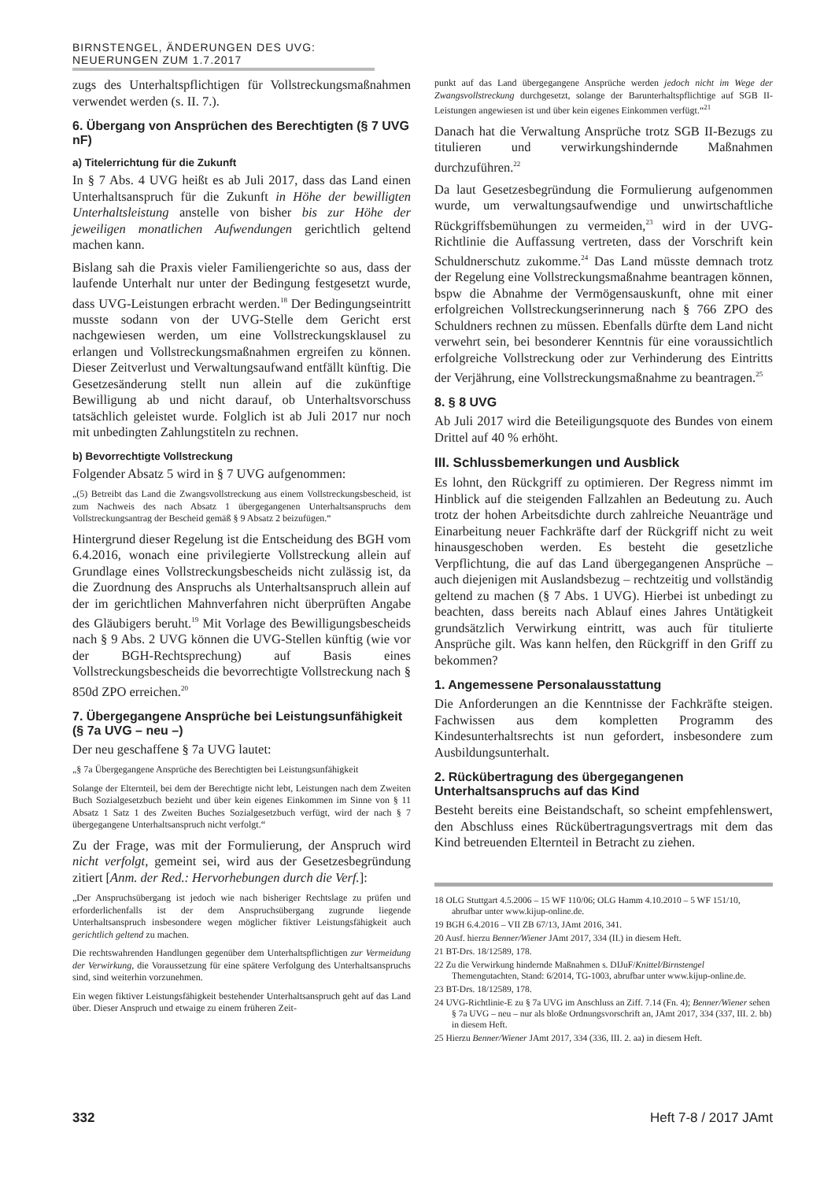BIRNSTENGEL, ÄNDERUNGEN DES UVG: NEUERUNGEN ZUM 1.7.2017
zugs des Unterhaltspflichtigen für Vollstreckungsmaßnahmen verwendet werden (s. II. 7.).
6. Übergang von Ansprüchen des Berechtigten (§ 7 UVG nF)
a) Titelerrichtung für die Zukunft
In § 7 Abs. 4 UVG heißt es ab Juli 2017, dass das Land einen Unterhaltsanspruch für die Zukunft in Höhe der bewilligten Unterhaltsleistung anstelle von bisher bis zur Höhe der jeweiligen monatlichen Aufwendungen gerichtlich geltend machen kann.
Bislang sah die Praxis vieler Familiengerichte so aus, dass der laufende Unterhalt nur unter der Bedingung festgesetzt wurde, dass UVG-Leistungen erbracht werden.<sup>18</sup> Der Bedingungseintritt musste sodann von der UVG-Stelle dem Gericht erst nachgewiesen werden, um eine Vollstreckungsklausel zu erlangen und Vollstreckungsmaßnahmen ergreifen zu können. Dieser Zeitverlust und Verwaltungsaufwand entfällt künftig. Die Gesetzesänderung stellt nun allein auf die zukünftige Bewilligung ab und nicht darauf, ob Unterhaltsvorschuss tatsächlich geleistet wurde. Folglich ist ab Juli 2017 nur noch mit unbedingten Zahlungstiteln zu rechnen.
b) Bevorrechtigte Vollstreckung
Folgender Absatz 5 wird in § 7 UVG aufgenommen:
„(5) Betreibt das Land die Zwangsvollstreckung aus einem Vollstreckungsbescheid, ist zum Nachweis des nach Absatz 1 übergegangenen Unterhaltsanspruchs dem Vollstreckungsantrag der Bescheid gemäß § 9 Absatz 2 beizufügen.“
Hintergrund dieser Regelung ist die Entscheidung des BGH vom 6.4.2016, wonach eine privilegierte Vollstreckung allein auf Grundlage eines Vollstreckungsbescheids nicht zulässig ist, da die Zuordnung des Anspruchs als Unterhaltsanspruch allein auf der im gerichtlichen Mahnverfahren nicht überprüften Angabe des Gläubigers beruht.<sup>19</sup> Mit Vorlage des Bewilligungsbescheids nach § 9 Abs. 2 UVG können die UVG-Stellen künftig (wie vor der BGH-Rechtsprechung) auf Basis eines Vollstreckungsbescheids die bevorrechtigte Vollstreckung nach § 850d ZPO erreichen.<sup>20</sup>
7. Übergegangene Ansprüche bei Leistungsunfähigkeit (§ 7a UVG – neu –)
Der neu geschaffene § 7a UVG lautet:
„§ 7a Übergegangene Ansprüche des Berechtigten bei Leistungsunfähigkeit
Solange der Elternteil, bei dem der Berechtigte nicht lebt, Leistungen nach dem Zweiten Buch Sozialgesetzbuch bezieht und über kein eigenes Einkommen im Sinne von § 11 Absatz 1 Satz 1 des Zweiten Buches Sozialgesetzbuch verfügt, wird der nach § 7 übergegangene Unterhaltsanspruch nicht verfolgt.“
Zu der Frage, was mit der Formulierung, der Anspruch wird nicht verfolgt, gemeint sei, wird aus der Gesetzesbegründung zitiert [Anm. der Red.: Hervorhebungen durch die Verf.]:
„Der Anspruchsübergang ist jedoch wie nach bisheriger Rechtslage zu prüfen und erforderlichenfalls ist der dem Anspruchsübergang zugrunde liegende Unterhaltsanspruch insbesondere wegen möglicher fiktiver Leistungsfähigkeit auch gerichtlich geltend zu machen.
Die rechtswahrenden Handlungen gegenüber dem Unterhaltspflichtigen zur Vermeidung der Verwirkung, die Voraussetzung für eine spätere Verfolgung des Unterhaltsanspruchs sind, sind weiterhin vorzunehmen.
Ein wegen fiktiver Leistungsfähigkeit bestehender Unterhaltsanspruch geht auf das Land über. Dieser Anspruch und etwaige zu einem früheren Zeit-
punkt auf das Land übergegangene Ansprüche werden jedoch nicht im Wege der Zwangsvollstreckung durchgesetzt, solange der Barunterhaltspflichtige auf SGB II-Leistungen angewiesen ist und über kein eigenes Einkommen verfügt.“<sup>21</sup>
Danach hat die Verwaltung Ansprüche trotz SGB II-Bezugs zu titulieren und verwirkungshindernde Maßnahmen durchzuführen.<sup>22</sup>
Da laut Gesetzesbegründung die Formulierung aufgenommen wurde, um verwaltungsaufwendige und unwirtschaftliche Rückgriffsbemühungen zu vermeiden,<sup>23</sup> wird in der UVG-Richtlinie die Auffassung vertreten, dass der Vorschrift kein Schuldnerschutz zukomme.<sup>24</sup> Das Land müsste demnach trotz der Regelung eine Vollstreckungsmaßnahme beantragen können, bspw die Abnahme der Vermögensauskunft, ohne mit einer erfolgreichen Vollstreckungserinnerung nach § 766 ZPO des Schuldners rechnen zu müssen. Ebenfalls dürfte dem Land nicht verwehrt sein, bei besonderer Kenntnis für eine voraussichtlich erfolgreiche Vollstreckung oder zur Verhinderung des Eintritts der Verjährung, eine Vollstreckungsmaßnahme zu beantragen.<sup>25</sup>
8. § 8 UVG
Ab Juli 2017 wird die Beteiligungsquote des Bundes von einem Drittel auf 40 % erhöht.
III. Schlussbemerkungen und Ausblick
Es lohnt, den Rückgriff zu optimieren. Der Regress nimmt im Hinblick auf die steigenden Fallzahlen an Bedeutung zu. Auch trotz der hohen Arbeitsdichte durch zahlreiche Neuanträge und Einarbeitung neuer Fachkräfte darf der Rückgriff nicht zu weit hinausgeschoben werden. Es besteht die gesetzliche Verpflichtung, die auf das Land übergegangenen Ansprüche – auch diejenigen mit Auslandsbezug – rechtzeitig und vollständig geltend zu machen (§ 7 Abs. 1 UVG). Hierbei ist unbedingt zu beachten, dass bereits nach Ablauf eines Jahres Untätigkeit grundsätzlich Verwirkung eintritt, was auch für titulierte Ansprüche gilt. Was kann helfen, den Rückgriff in den Griff zu bekommen?
1. Angemessene Personalausstattung
Die Anforderungen an die Kenntnisse der Fachkräfte steigen. Fachwissen aus dem kompletten Programm des Kindesunterhaltsrechts ist nun gefordert, insbesondere zum Ausbildungsunterhalt.
2. Rückübertragung des übergegangenen Unterhaltsanspruchs auf das Kind
Besteht bereits eine Beistandschaft, so scheint empfehlenswert, den Abschluss eines Rückübertragungsvertrags mit dem das Kind betreuenden Elternteil in Betracht zu ziehen.
18 OLG Stuttgart 4.5.2006 – 15 WF 110/06; OLG Hamm 4.10.2010 – 5 WF 151/10, abrufbar unter www.kijup-online.de.
19 BGH 6.4.2016 – VII ZB 67/13, JAmt 2016, 341.
20 Ausf. hierzu Benner/Wiener JAmt 2017, 334 (II.) in diesem Heft.
21 BT-Drs. 18/12589, 178.
22 Zu die Verwirkung hindernde Maßnahmen s. DIJuF/Knittel/Birnstengel Themengutachten, Stand: 6/2014, TG-1003, abrufbar unter www.kijup-online.de.
23 BT-Drs. 18/12589, 178.
24 UVG-Richtlinie-E zu § 7a UVG im Anschluss an Ziff. 7.14 (Fn. 4); Benner/Wiener sehen § 7a UVG – neu – nur als bloße Ordnungsvorschrift an, JAmt 2017, 334 (337, III. 2. bb) in diesem Heft.
25 Hierzu Benner/Wiener JAmt 2017, 334 (336, III. 2. aa) in diesem Heft.
332 Heft 7-8 / 2017 JAmt